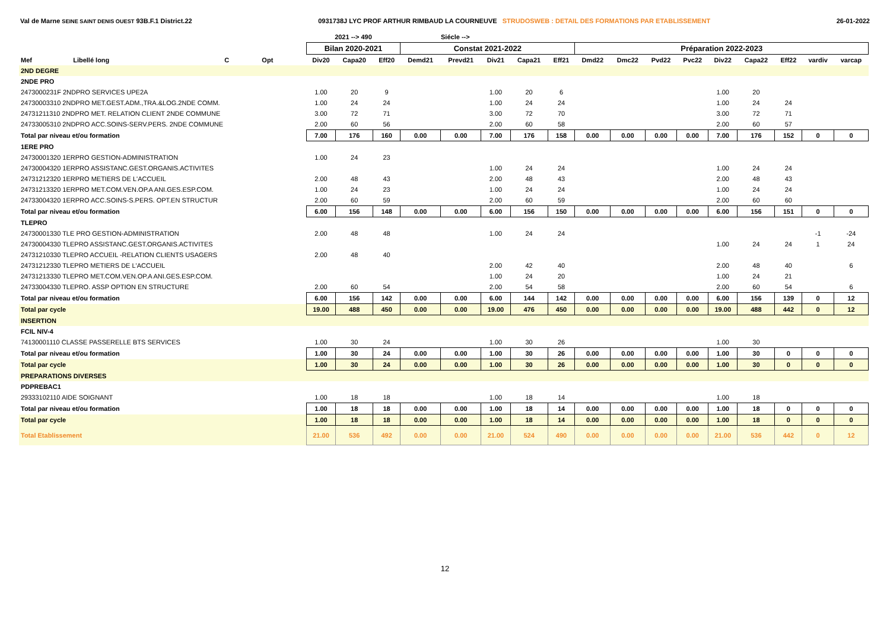Val de Marne SEINE SAINT DENIS OUEST 93B.F.1 District.22 0931738J LYC PROF ARTHUR RIMBAUD LA COURNEUVE STRUDOSWEB : DETAIL DES FORMATIONS PAR ETABLISSEMENT 26-01-2022
| | | | | | 2021 --> 490 | | | Siécle --> | | | | | | | | | | | | | |
| --- | --- | --- | --- | --- | --- | --- | --- | --- | --- | --- | --- | --- | --- | --- | --- | --- | --- | --- | --- | --- | --- |
| | | | | | Bilan 2020-2021 | | | Constat 2021-2022 | | | | | Préparation 2022-2023 | | | | | | | | |
| Mef | Libellé long | C | Opt | | Div20 | Capa20 | Eff20 | Demd21 | Prevd21 | Div21 | Capa21 | Eff21 | Dmd22 | Dmc22 | Pvd22 | Pvc22 | Div22 | Capa22 | Eff22 | vardiv | varcap |
| 2ND DEGRE | | | | | | | | | | | | | | | | | | | | | |
| 2NDE PRO | | | | | | | | | | | | | | | | | | | | | |
| 2473000231F 2NDPRO SERVICES UPE2A | | | | | 1.00 | 20 | 9 | | | 1.00 | 20 | 6 | | | | | 1.00 | 20 | | | |
| 24730003310 2NDPRO MET.GEST.ADM.,TRA.&LOG.2NDE COMM. | | | | | 1.00 | 24 | 24 | | | 1.00 | 24 | 24 | | | | | 1.00 | 24 | 24 | | |
| 24731211310 2NDPRO MET. RELATION CLIENT 2NDE COMMUNE | | | | | 3.00 | 72 | 71 | | | 3.00 | 72 | 70 | | | | | 3.00 | 72 | 71 | | |
| 24733005310 2NDPRO ACC.SOINS-SERV.PERS. 2NDE COMMUNE | | | | | 2.00 | 60 | 56 | | | 2.00 | 60 | 58 | | | | | 2.00 | 60 | 57 | | |
| Total par niveau et/ou formation | | | | | 7.00 | 176 | 160 | 0.00 | 0.00 | 7.00 | 176 | 158 | 0.00 | 0.00 | 0.00 | 0.00 | 7.00 | 176 | 152 | 0 | 0 |
| 1ERE PRO | | | | | | | | | | | | | | | | | | | | | |
| 24730001320 1ERPRO GESTION-ADMINISTRATION | | | | | 1.00 | 24 | 23 | | | | | | | | | | | | | | |
| 24730004320 1ERPRO ASSISTANC.GEST.ORGANIS.ACTIVITES | | | | | | | | | | 1.00 | 24 | 24 | | | | | 1.00 | 24 | 24 | | |
| 24731212320 1ERPRO METIERS DE L'ACCUEIL | | | | | 2.00 | 48 | 43 | | | 2.00 | 48 | 43 | | | | | 2.00 | 48 | 43 | | |
| 24731213320 1ERPRO MET.COM.VEN.OP.A ANI.GES.ESP.COM. | | | | | 1.00 | 24 | 23 | | | 1.00 | 24 | 24 | | | | | 1.00 | 24 | 24 | | |
| 24733004320 1ERPRO ACC.SOINS-S.PERS. OPT.EN STRUCTUR | | | | | 2.00 | 60 | 59 | | | 2.00 | 60 | 59 | | | | | 2.00 | 60 | 60 | | |
| Total par niveau et/ou formation | | | | | 6.00 | 156 | 148 | 0.00 | 0.00 | 6.00 | 156 | 150 | 0.00 | 0.00 | 0.00 | 0.00 | 6.00 | 156 | 151 | 0 | 0 |
| TLEPRO | | | | | | | | | | | | | | | | | | | | | |
| 24730001330 TLE PRO GESTION-ADMINISTRATION | | | | | 2.00 | 48 | 48 | | | 1.00 | 24 | 24 | | | | | | | | -1 | -24 |
| 24730004330 TLEPRO ASSISTANC.GEST.ORGANIS.ACTIVITES | | | | | | | | | | | | | | | | | 1.00 | 24 | 24 | 1 | 24 |
| 24731210330 TLEPRO ACCUEIL -RELATION CLIENTS USAGERS | | | | | 2.00 | 48 | 40 | | | | | | | | | | | | | | |
| 24731212330 TLEPRO METIERS DE L'ACCUEIL | | | | | | | | | | 2.00 | 42 | 40 | | | | | 2.00 | 48 | 40 | | 6 |
| 24731213330 TLEPRO MET.COM.VEN.OP.A ANI.GES.ESP.COM. | | | | | | | | | | 1.00 | 24 | 20 | | | | | 1.00 | 24 | 21 | | |
| 24733004330 TLEPRO. ASSP OPTION EN STRUCTURE | | | | | 2.00 | 60 | 54 | | | 2.00 | 54 | 58 | | | | | 2.00 | 60 | 54 | | 6 |
| Total par niveau et/ou formation | | | | | 6.00 | 156 | 142 | 0.00 | 0.00 | 6.00 | 144 | 142 | 0.00 | 0.00 | 0.00 | 0.00 | 6.00 | 156 | 139 | 0 | 12 |
| Total par cycle | | | | | 19.00 | 488 | 450 | 0.00 | 0.00 | 19.00 | 476 | 450 | 0.00 | 0.00 | 0.00 | 0.00 | 19.00 | 488 | 442 | 0 | 12 |
| INSERTION | | | | | | | | | | | | | | | | | | | | | |
| FCIL NIV-4 | | | | | | | | | | | | | | | | | | | | | |
| 74130001110 CLASSE PASSERELLE BTS SERVICES | | | | | 1.00 | 30 | 24 | | | 1.00 | 30 | 26 | | | | | 1.00 | 30 | | | |
| Total par niveau et/ou formation | | | | | 1.00 | 30 | 24 | 0.00 | 0.00 | 1.00 | 30 | 26 | 0.00 | 0.00 | 0.00 | 0.00 | 1.00 | 30 | 0 | 0 | 0 |
| Total par cycle | | | | | 1.00 | 30 | 24 | 0.00 | 0.00 | 1.00 | 30 | 26 | 0.00 | 0.00 | 0.00 | 0.00 | 1.00 | 30 | 0 | 0 | 0 |
| PREPARATIONS DIVERSES | | | | | | | | | | | | | | | | | | | | | |
| PDPREBAC1 | | | | | | | | | | | | | | | | | | | | | |
| 29333102110 AIDE SOIGNANT | | | | | 1.00 | 18 | 18 | | | 1.00 | 18 | 14 | | | | | 1.00 | 18 | | | |
| Total par niveau et/ou formation | | | | | 1.00 | 18 | 18 | 0.00 | 0.00 | 1.00 | 18 | 14 | 0.00 | 0.00 | 0.00 | 0.00 | 1.00 | 18 | 0 | 0 | 0 |
| Total par cycle | | | | | 1.00 | 18 | 18 | 0.00 | 0.00 | 1.00 | 18 | 14 | 0.00 | 0.00 | 0.00 | 0.00 | 1.00 | 18 | 0 | 0 | 0 |
| Total Etablissement | | | | | 21.00 | 536 | 492 | 0.00 | 0.00 | 21.00 | 524 | 490 | 0.00 | 0.00 | 0.00 | 0.00 | 21.00 | 536 | 442 | 0 | 12 |
12